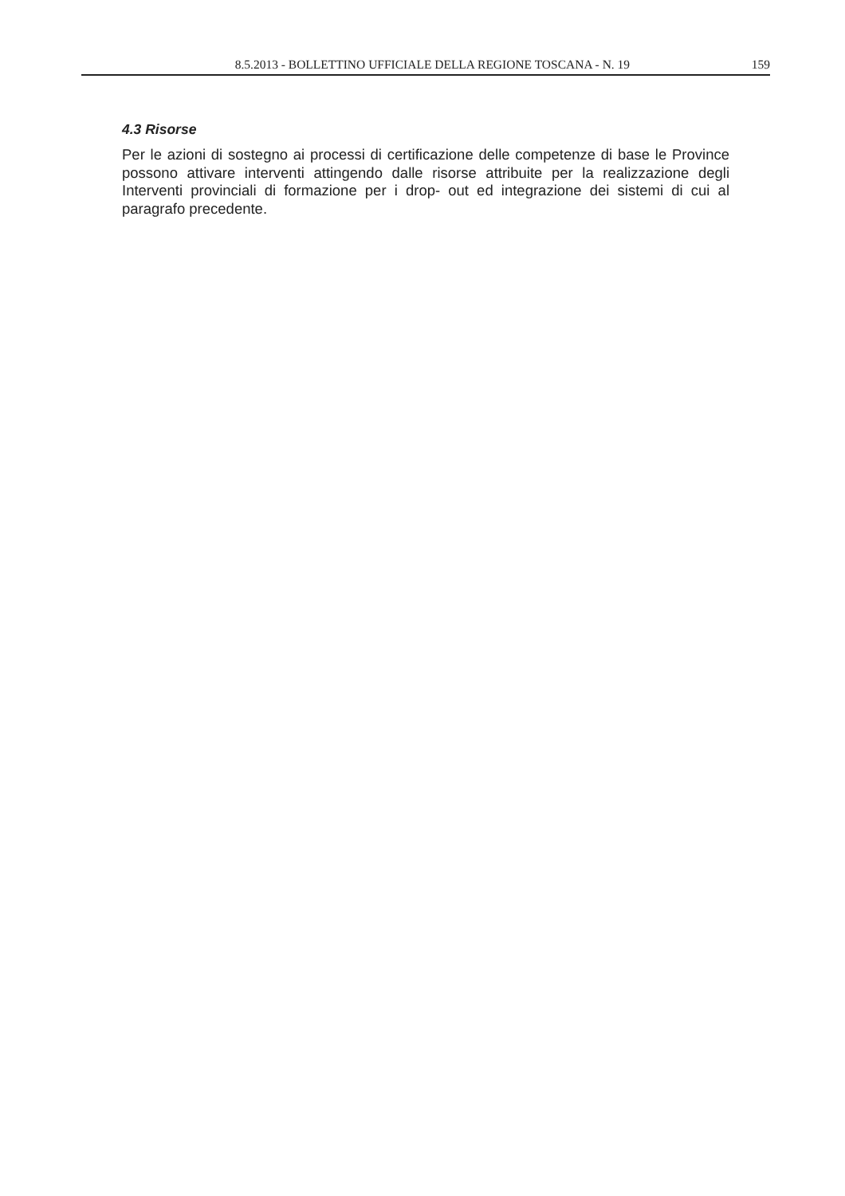8.5.2013 - BOLLETTINO UFFICIALE DELLA REGIONE TOSCANA - N. 19 159
4.3 Risorse
Per le azioni di sostegno ai processi di certificazione delle competenze di base le Province possono attivare interventi attingendo dalle risorse attribuite per la realizzazione degli Interventi provinciali di formazione per i drop- out ed integrazione dei sistemi di cui al paragrafo precedente.